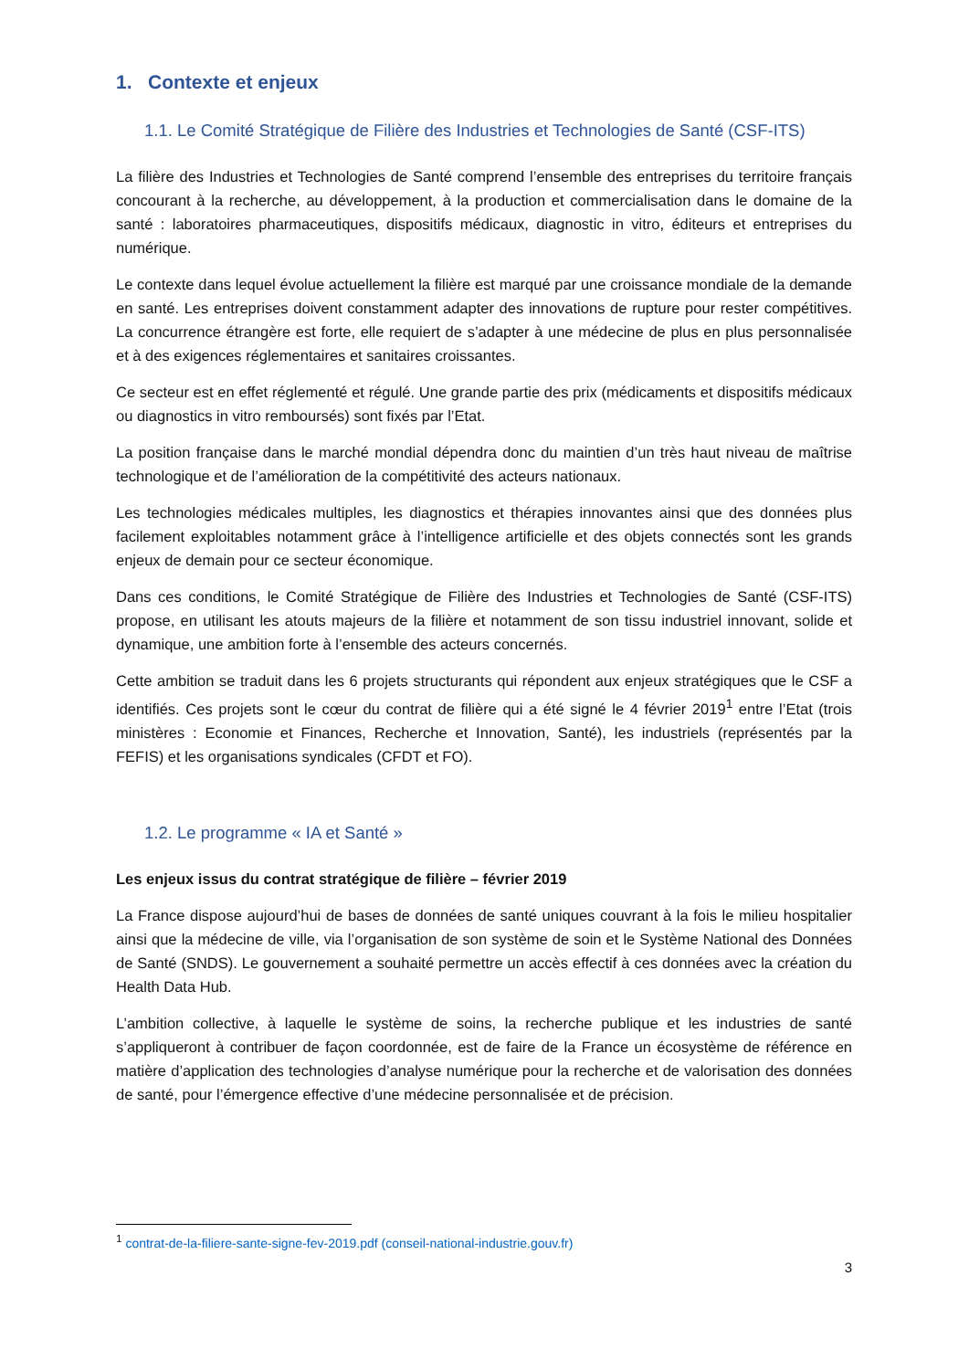1. Contexte et enjeux
1.1. Le Comité Stratégique de Filière des Industries et Technologies de Santé (CSF-ITS)
La filière des Industries et Technologies de Santé comprend l’ensemble des entreprises du territoire français concourant à la recherche, au développement, à la production et commercialisation dans le domaine de la santé : laboratoires pharmaceutiques, dispositifs médicaux, diagnostic in vitro, éditeurs et entreprises du numérique.
Le contexte dans lequel évolue actuellement la filière est marqué par une croissance mondiale de la demande en santé. Les entreprises doivent constamment adapter des innovations de rupture pour rester compétitives. La concurrence étrangère est forte, elle requiert de s’adapter à une médecine de plus en plus personnalisée et à des exigences réglementaires et sanitaires croissantes.
Ce secteur est en effet réglementé et régulé. Une grande partie des prix (médicaments et dispositifs médicaux ou diagnostics in vitro remboursés) sont fixés par l’Etat.
La position française dans le marché mondial dépendra donc du maintien d’un très haut niveau de maîtrise technologique et de l’amélioration de la compétitivité des acteurs nationaux.
Les technologies médicales multiples, les diagnostics et thérapies innovantes ainsi que des données plus facilement exploitables notamment grâce à l’intelligence artificielle et des objets connectés sont les grands enjeux de demain pour ce secteur économique.
Dans ces conditions, le Comité Stratégique de Filière des Industries et Technologies de Santé (CSF-ITS) propose, en utilisant les atouts majeurs de la filière et notamment de son tissu industriel innovant, solide et dynamique, une ambition forte à l’ensemble des acteurs concernés.
Cette ambition se traduit dans les 6 projets structurants qui répondent aux enjeux stratégiques que le CSF a identifiés. Ces projets sont le cœur du contrat de filière qui a été signé le 4 février 2019<sup>1</sup> entre l’Etat (trois ministères : Economie et Finances, Recherche et Innovation, Santé), les industriels (représentés par la FEFIS) et les organisations syndicales (CFDT et FO).
1.2. Le programme « IA et Santé »
Les enjeux issus du contrat stratégique de filière – février 2019
La France dispose aujourd’hui de bases de données de santé uniques couvrant à la fois le milieu hospitalier ainsi que la médecine de ville, via l’organisation de son système de soin et le Système National des Données de Santé (SNDS). Le gouvernement a souhaité permettre un accès effectif à ces données avec la création du Health Data Hub.
L’ambition collective, à laquelle le système de soins, la recherche publique et les industries de santé s’appliqueront à contribuer de façon coordonnée, est de faire de la France un écosystème de référence en matière d’application des technologies d’analyse numérique pour la recherche et de valorisation des données de santé, pour l’émergence effective d’une médecine personnalisée et de précision.
<sup>1</sup> contrat-de-la-filiere-sante-signe-fev-2019.pdf (conseil-national-industrie.gouv.fr)
3